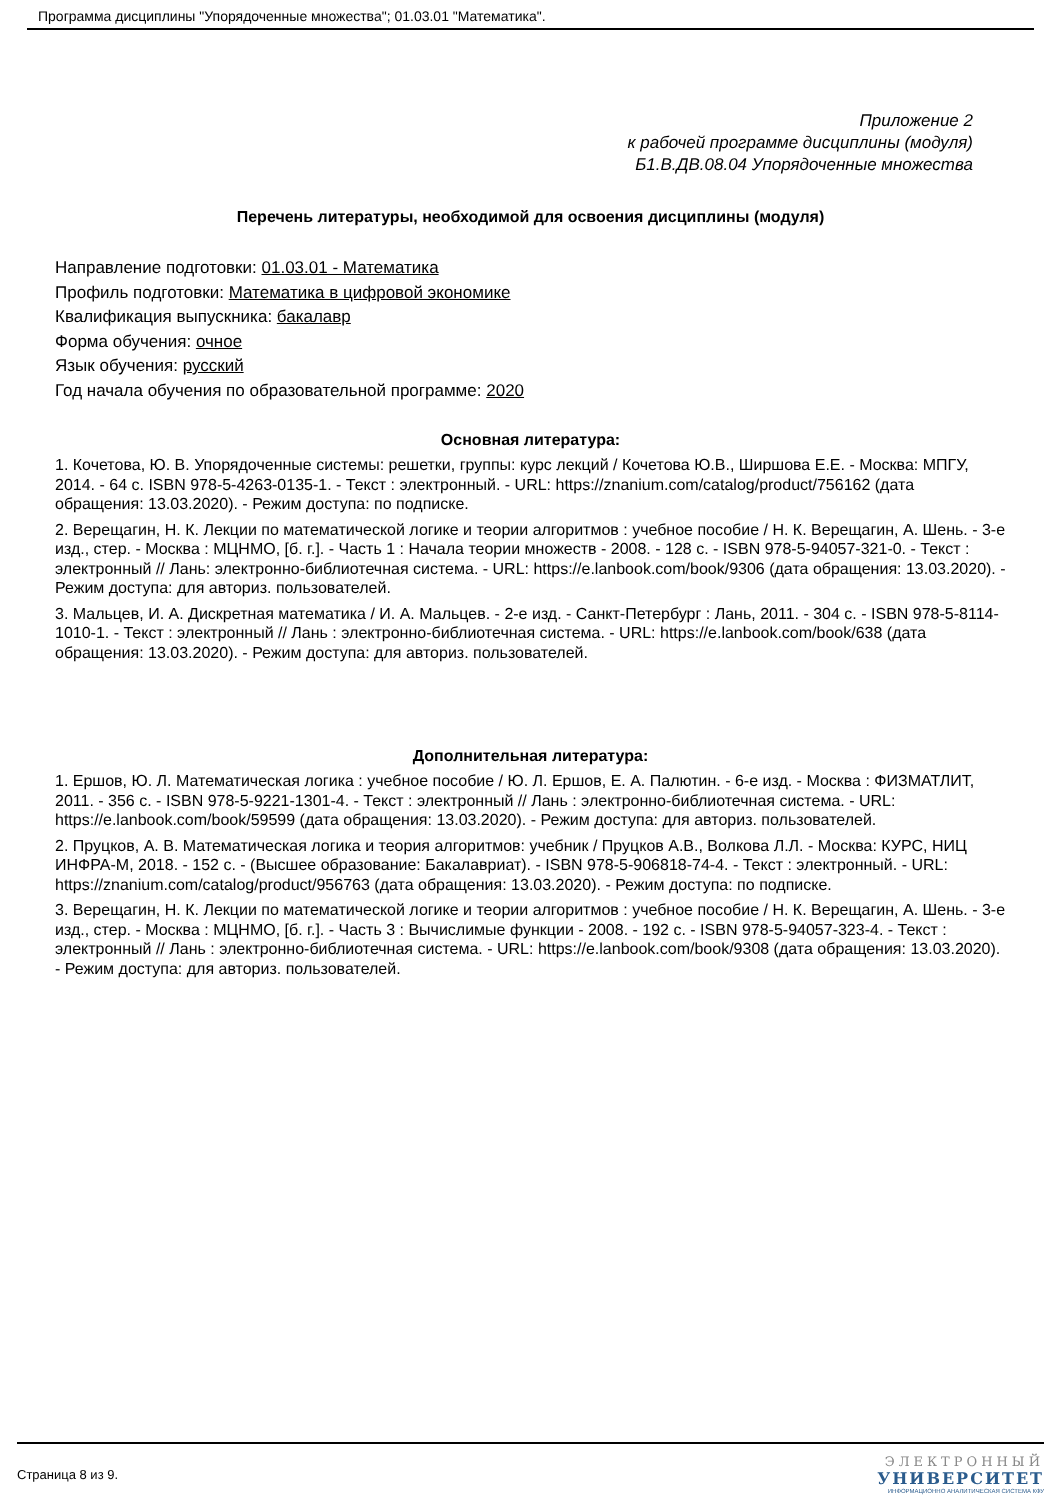Программа дисциплины "Упорядоченные множества"; 01.03.01 "Математика".
Приложение 2
к рабочей программе дисциплины (модуля)
Б1.В.ДВ.08.04 Упорядоченные множества
Перечень литературы, необходимой для освоения дисциплины (модуля)
Направление подготовки: 01.03.01 - Математика
Профиль подготовки: Математика в цифровой экономике
Квалификация выпускника: бакалавр
Форма обучения: очное
Язык обучения: русский
Год начала обучения по образовательной программе: 2020
Основная литература:
1. Кочетова, Ю. В. Упорядоченные системы: решетки, группы: курс лекций / Кочетова Ю.В., Ширшова Е.Е. - Москва: МПГУ, 2014. - 64 с. ISBN 978-5-4263-0135-1. - Текст : электронный. - URL: https://znanium.com/catalog/product/756162 (дата обращения: 13.03.2020). - Режим доступа: по подписке.
2. Верещагин, Н. К. Лекции по математической логике и теории алгоритмов : учебное пособие / Н. К. Верещагин, А. Шень. - 3-е изд., стер. - Москва : МЦНМО, [б. г.]. - Часть 1 : Начала теории множеств - 2008. - 128 с. - ISBN 978-5-94057-321-0. - Текст : электронный // Лань: электронно-библиотечная система. - URL: https://e.lanbook.com/book/9306 (дата обращения: 13.03.2020). - Режим доступа: для авториз. пользователей.
3. Мальцев, И. А. Дискретная математика / И. А. Мальцев. - 2-е изд. - Санкт-Петербург : Лань, 2011. - 304 с. - ISBN 978-5-8114-1010-1. - Текст : электронный // Лань : электронно-библиотечная система. - URL: https://e.lanbook.com/book/638 (дата обращения: 13.03.2020). - Режим доступа: для авториз. пользователей.
Дополнительная литература:
1. Ершов, Ю. Л. Математическая логика : учебное пособие / Ю. Л. Ершов, Е. А. Палютин. - 6-е изд. - Москва : ФИЗМАТЛИТ, 2011. - 356 с. - ISBN 978-5-9221-1301-4. - Текст : электронный // Лань : электронно-библиотечная система. - URL: https://e.lanbook.com/book/59599 (дата обращения: 13.03.2020). - Режим доступа: для авториз. пользователей.
2. Пруцков, А. В. Математическая логика и теория алгоритмов: учебник / Пруцков А.В., Волкова Л.Л. - Москва: КУРС, НИЦ ИНФРА-М, 2018. - 152 с. - (Высшее образование: Бакалавриат). - ISBN 978-5-906818-74-4. - Текст : электронный. - URL: https://znanium.com/catalog/product/956763 (дата обращения: 13.03.2020). - Режим доступа: по подписке.
3. Верещагин, Н. К. Лекции по математической логике и теории алгоритмов : учебное пособие / Н. К. Верещагин, А. Шень. - 3-е изд., стер. - Москва : МЦНМО, [б. г.]. - Часть 3 : Вычислимые функции - 2008. - 192 с. - ISBN 978-5-94057-323-4. - Текст : электронный // Лань : электронно-библиотечная система. - URL: https://e.lanbook.com/book/9308 (дата обращения: 13.03.2020). - Режим доступа: для авториз. пользователей.
Страница 8 из 9.
ЭЛЕКТРОННЫЙ
УНИВЕРСИТЕТ
ИНФОРМАЦИОННО АНАЛИТИЧЕСКАЯ СИСТЕМА КФУ